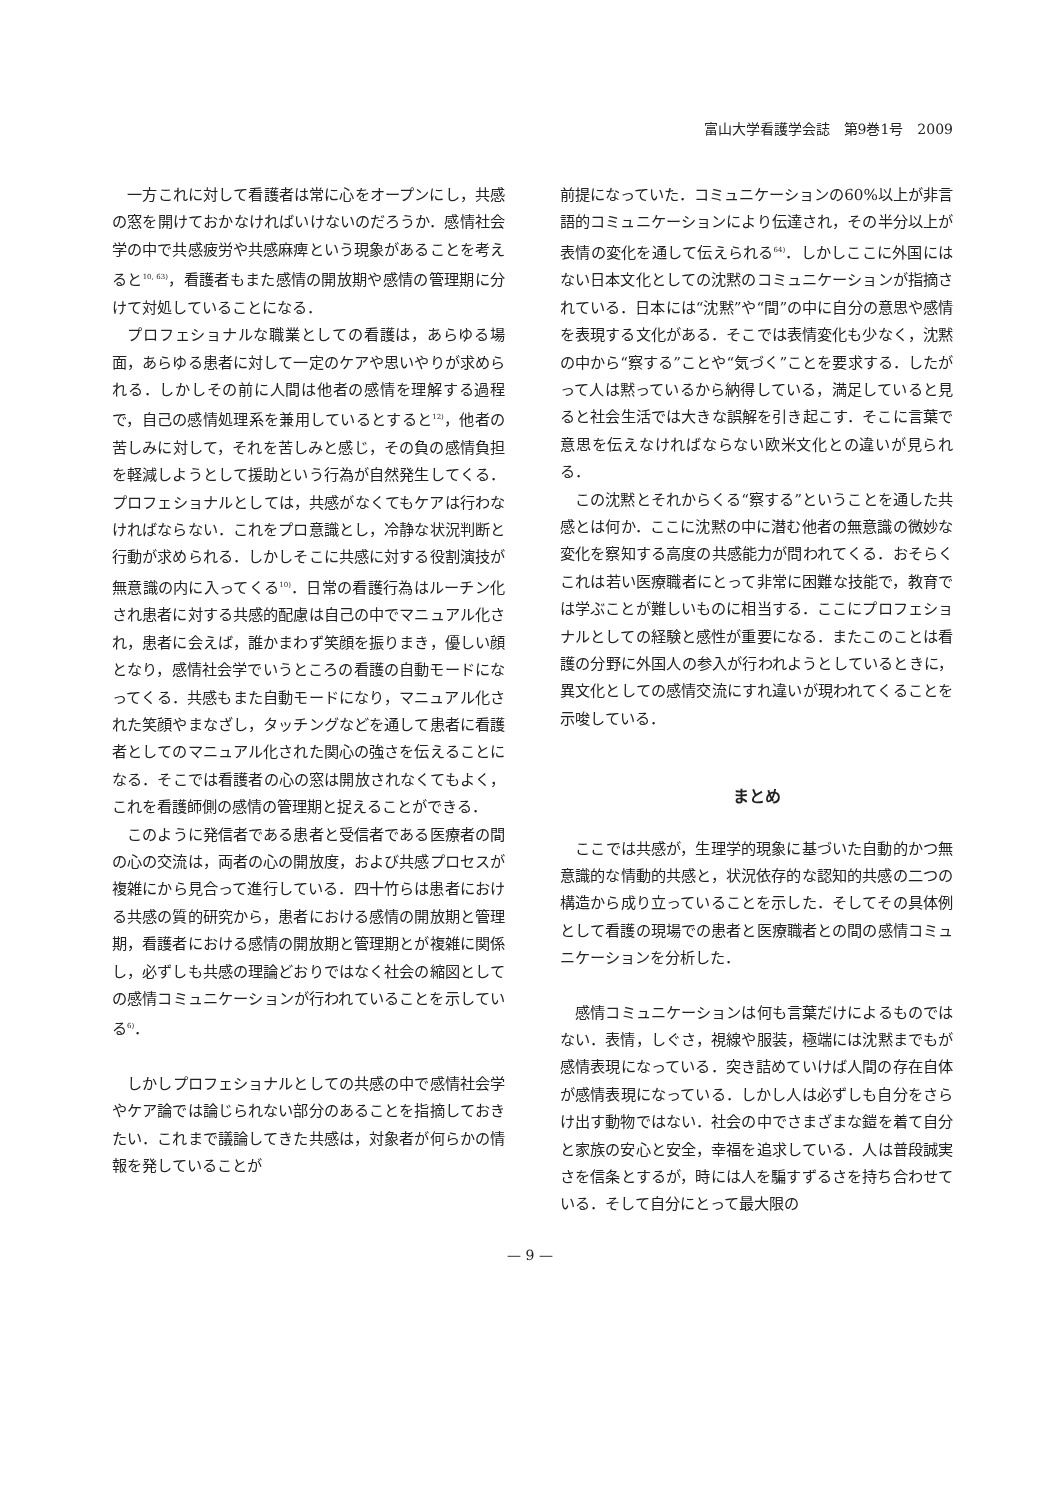富山大学看護学会誌　第9巻1号　2009
一方これに対して看護者は常に心をオープンにし，共感の窓を開けておかなければいけないのだろうか．感情社会学の中で共感疲労や共感麻痺という現象があることを考えると<sup>10, 63)</sup>，看護者もまた感情の開放期や感情の管理期に分けて対処していることになる．
プロフェショナルな職業としての看護は，あらゆる場面，あらゆる患者に対して一定のケアや思いやりが求められる．しかしその前に人間は他者の感情を理解する過程で，自己の感情処理系を兼用しているとすると<sup>12)</sup>，他者の苦しみに対して，それを苦しみと感じ，その負の感情負担を軽減しようとして援助という行為が自然発生してくる．プロフェショナルとしては，共感がなくてもケアは行わなければならない．これをプロ意識とし，冷静な状況判断と行動が求められる．しかしそこに共感に対する役割演技が無意識の内に入ってくる<sup>10)</sup>．日常の看護行為はルーチン化され患者に対する共感的配慮は自己の中でマニュアル化され，患者に会えば，誰かまわず笑顔を振りまき，優しい顔となり，感情社会学でいうところの看護の自動モードになってくる．共感もまた自動モードになり，マニュアル化された笑顔やまなざし，タッチングなどを通して患者に看護者としてのマニュアル化された関心の強さを伝えることになる．そこでは看護者の心の窓は開放されなくてもよく，これを看護師側の感情の管理期と捉えることができる．
このように発信者である患者と受信者である医療者の間の心の交流は，両者の心の開放度，および共感プロセスが複雑にから見合って進行している．四十竹らは患者における共感の質的研究から，患者における感情の開放期と管理期，看護者における感情の開放期と管理期とが複雑に関係し，必ずしも共感の理論どおりではなく社会の縮図としての感情コミュニケーションが行われていることを示している<sup>6)</sup>．
しかしプロフェショナルとしての共感の中で感情社会学やケア論では論じられない部分のあることを指摘しておきたい．これまで議論してきた共感は，対象者が何らかの情報を発していることが
前提になっていた．コミュニケーションの60%以上が非言語的コミュニケーションにより伝達され，その半分以上が表情の変化を通して伝えられる<sup>64)</sup>．しかしここに外国にはない日本文化としての沈黙のコミュニケーションが指摘されている．日本には“沈黙”や“間”の中に自分の意思や感情を表現する文化がある．そこでは表情変化も少なく，沈黙の中から“察する”ことや“気づく”ことを要求する．したがって人は黙っているから納得している，満足していると見ると社会生活では大きな誤解を引き起こす．そこに言葉で意思を伝えなければならない欧米文化との違いが見られる．
この沈黙とそれからくる“察する”ということを通した共感とは何か．ここに沈黙の中に潜む他者の無意識の微妙な変化を察知する高度の共感能力が問われてくる．おそらくこれは若い医療職者にとって非常に困難な技能で，教育では学ぶことが難しいものに相当する．ここにプロフェショナルとしての経験と感性が重要になる．またこのことは看護の分野に外国人の参入が行われようとしているときに，異文化としての感情交流にすれ違いが現われてくることを示唆している．
まとめ
ここでは共感が，生理学的現象に基づいた自動的かつ無意識的な情動的共感と，状況依存的な認知的共感の二つの構造から成り立っていることを示した．そしてその具体例として看護の現場での患者と医療職者との間の感情コミュニケーションを分析した．
感情コミュニケーションは何も言葉だけによるものではない．表情，しぐさ，視線や服装，極端には沈黙までもが感情表現になっている．突き詰めていけば人間の存在自体が感情表現になっている．しかし人は必ずしも自分をさらけ出す動物ではない．社会の中でさまざまな鎧を着て自分と家族の安心と安全，幸福を追求している．人は普段誠実さを信条とするが，時には人を騙すずるさを持ち合わせている．そして自分にとって最大限の
— 9 —